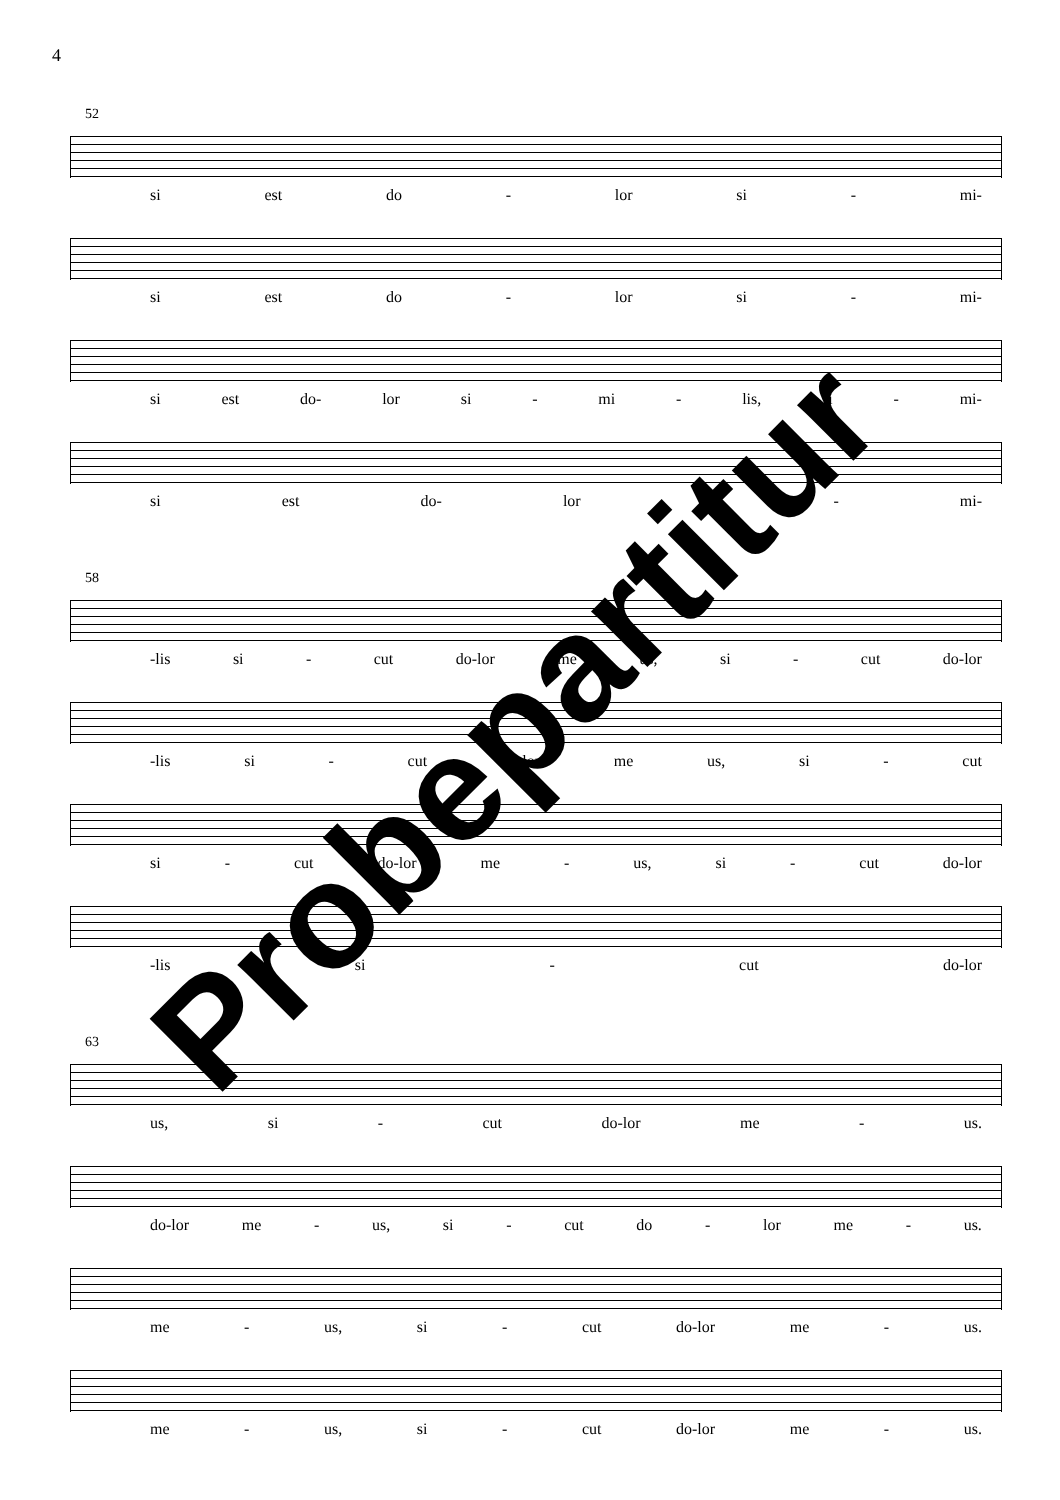4
52
si est do - lor si - mi-
si est do - lor si - mi-
si est do- lor si - mi - lis, si - mi-
si est do- lor si - mi-
58
-lis si - cut do-lor me us, si - cut do-lor
-lis si - cut do-lor me us, si - cut
si - cut do-lor me - us, si - cut do-lor
-lis si - cut do-lor
63
us, si - cut do-lor me - us.
do-lor me - us, si - cut do - lor me - us.
me - us, si - cut do-lor me - us.
me - us, si - cut do-lor me - us.
Probepartitur